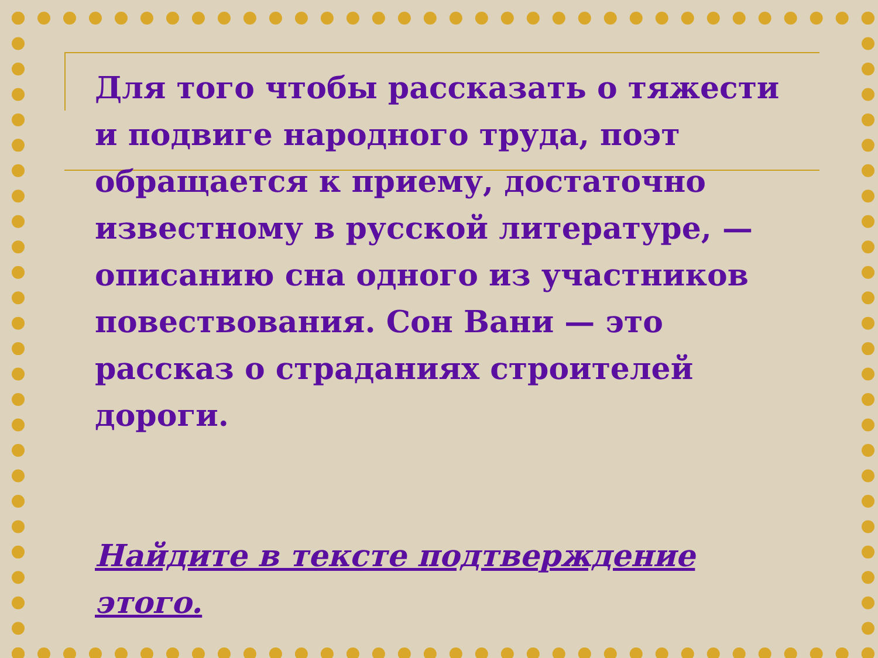Для того чтобы рассказать о тяжести и подвиге народного труда, поэт обращается к приему, достаточно известному в русской литературе, — описанию сна одного из участников повествования. Сон Вани — это рассказ о страданиях строителей дороги.
Найдите в тексте подтверждение этого.